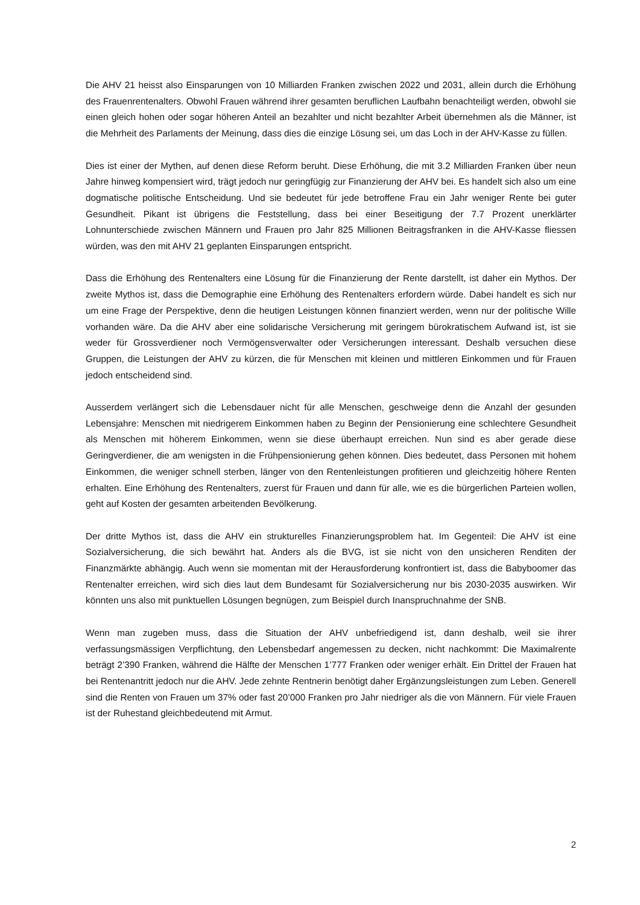Die AHV 21 heisst also Einsparungen von 10 Milliarden Franken zwischen 2022 und 2031, allein durch die Erhöhung des Frauenrentenalters. Obwohl Frauen während ihrer gesamten beruflichen Laufbahn benachteiligt werden, obwohl sie einen gleich hohen oder sogar höheren Anteil an bezahlter und nicht bezahlter Arbeit übernehmen als die Männer, ist die Mehrheit des Parlaments der Meinung, dass dies die einzige Lösung sei, um das Loch in der AHV-Kasse zu füllen.
Dies ist einer der Mythen, auf denen diese Reform beruht. Diese Erhöhung, die mit 3.2 Milliarden Franken über neun Jahre hinweg kompensiert wird, trägt jedoch nur geringfügig zur Finanzierung der AHV bei. Es handelt sich also um eine dogmatische politische Entscheidung. Und sie bedeutet für jede betroffene Frau ein Jahr weniger Rente bei guter Gesundheit. Pikant ist übrigens die Feststellung, dass bei einer Beseitigung der 7.7 Prozent unerklärter Lohnunterschiede zwischen Männern und Frauen pro Jahr 825 Millionen Beitragsfranken in die AHV-Kasse fliessen würden, was den mit AHV 21 geplanten Einsparungen entspricht.
Dass die Erhöhung des Rentenalters eine Lösung für die Finanzierung der Rente darstellt, ist daher ein Mythos. Der zweite Mythos ist, dass die Demographie eine Erhöhung des Rentenalters erfordern würde. Dabei handelt es sich nur um eine Frage der Perspektive, denn die heutigen Leistungen können finanziert werden, wenn nur der politische Wille vorhanden wäre. Da die AHV aber eine solidarische Versicherung mit geringem bürokratischem Aufwand ist, ist sie weder für Grossverdiener noch Vermögensverwalter oder Versicherungen interessant. Deshalb versuchen diese Gruppen, die Leistungen der AHV zu kürzen, die für Menschen mit kleinen und mittleren Einkommen und für Frauen jedoch entscheidend sind.
Ausserdem verlängert sich die Lebensdauer nicht für alle Menschen, geschweige denn die Anzahl der gesunden Lebensjahre: Menschen mit niedrigerem Einkommen haben zu Beginn der Pensionierung eine schlechtere Gesundheit als Menschen mit höherem Einkommen, wenn sie diese überhaupt erreichen. Nun sind es aber gerade diese Geringverdiener, die am wenigsten in die Frühpensionierung gehen können. Dies bedeutet, dass Personen mit hohem Einkommen, die weniger schnell sterben, länger von den Rentenleistungen profitieren und gleichzeitig höhere Renten erhalten. Eine Erhöhung des Rentenalters, zuerst für Frauen und dann für alle, wie es die bürgerlichen Parteien wollen, geht auf Kosten der gesamten arbeitenden Bevölkerung.
Der dritte Mythos ist, dass die AHV ein strukturelles Finanzierungsproblem hat. Im Gegenteil: Die AHV ist eine Sozialversicherung, die sich bewährt hat. Anders als die BVG, ist sie nicht von den unsicheren Renditen der Finanzmärkte abhängig. Auch wenn sie momentan mit der Herausforderung konfrontiert ist, dass die Babyboomer das Rentenalter erreichen, wird sich dies laut dem Bundesamt für Sozialversicherung nur bis 2030-2035 auswirken. Wir könnten uns also mit punktuellen Lösungen begnügen, zum Beispiel durch Inanspruchnahme der SNB.
Wenn man zugeben muss, dass die Situation der AHV unbefriedigend ist, dann deshalb, weil sie ihrer verfassungsmässigen Verpflichtung, den Lebensbedarf angemessen zu decken, nicht nachkommt: Die Maximalrente beträgt 2’390 Franken, während die Hälfte der Menschen 1’777 Franken oder weniger erhält. Ein Drittel der Frauen hat bei Rentenantritt jedoch nur die AHV. Jede zehnte Rentnerin benötigt daher Ergänzungsleistungen zum Leben. Generell sind die Renten von Frauen um 37% oder fast 20’000 Franken pro Jahr niedriger als die von Männern. Für viele Frauen ist der Ruhestand gleichbedeutend mit Armut.
2